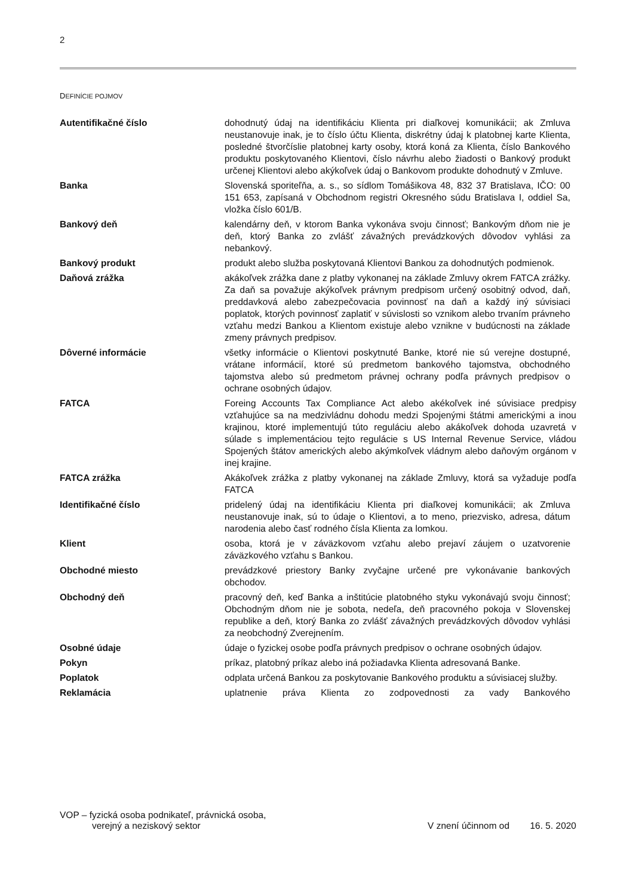2
DEFINÍCIE POJMOV
| Autentifikačné číslo | dohodnutý údaj na identifikáciu Klienta pri diaľkovej komunikácii; ak Zmluva neustanovuje inak, je to číslo účtu Klienta, diskrétny údaj k platobnej karte Klienta, posledné štvorčíslie platobnej karty osoby, ktorá koná za Klienta, číslo Bankového produktu poskytovaného Klientovi, číslo návrhu alebo žiadosti o Bankový produkt určenej Klientovi alebo akýkoľvek údaj o Bankovom produkte dohodnutý v Zmluve. |
| Banka | Slovenská sporiteľňa, a. s., so sídlom Tomášikova 48, 832 37 Bratislava, IČO: 00 151 653, zapísaná v Obchodnom registri Okresného súdu Bratislava I, oddiel Sa, vložka číslo 601/B. |
| Bankový deň | kalendárny deň, v ktorom Banka vykonáva svoju činnosť; Bankovým dňom nie je deň, ktorý Banka zo zvlášť závažných prevádzkových dôvodov vyhlási za nebankový. |
| Bankový produkt | produkt alebo služba poskytovaná Klientovi Bankou za dohodnutých podmienok. |
| Daňová zrážka | akákoľvek zrážka dane z platby vykonanej na základe Zmluvy okrem FATCA zrážky. Za daň sa považuje akýkoľvek právnym predpisom určený osobitný odvod, daň, preddavková alebo zabezpečovacia povinnosť na daň a každý iný súvisiaci poplatok, ktorých povinnosť zaplatiť v súvislosti so vznikom alebo trvaním právneho vzťahu medzi Bankou a Klientom existuje alebo vznikne v budúcnosti na základe zmeny právnych predpisov. |
| Dôverné informácie | všetky informácie o Klientovi poskytnuté Banke, ktoré nie sú verejne dostupné, vrátane informácií, ktoré sú predmetom bankového tajomstva, obchodného tajomstva alebo sú predmetom právnej ochrany podľa právnych predpisov o ochrane osobných údajov. |
| FATCA | Foreing Accounts Tax Compliance Act alebo akékoľvek iné súvisiace predpisy vzťahujúce sa na medzivládnu dohodu medzi Spojenými štátmi americkými a inou krajinou, ktoré implementujú túto reguláciu alebo akákoľvek dohoda uzavretá v súlade s implementáciou tejto regulácie s US Internal Revenue Service, vládou Spojených štátov amerických alebo akýmkoľvek vládnym alebo daňovým orgánom v inej krajine. |
| FATCA zrážka | Akákoľvek zrážka z platby vykonanej na základe Zmluvy, ktorá sa vyžaduje podľa FATCA |
| Identifikačné číslo | pridelený údaj na identifikáciu Klienta pri diaľkovej komunikácii; ak Zmluva neustanovuje inak, sú to údaje o Klientovi, a to meno, priezvisko, adresa, dátum narodenia alebo časť rodného čísla Klienta za lomkou. |
| Klient | osoba, ktorá je v záväzkovom vzťahu alebo prejaví záujem o uzatvorenie záväzkového vzťahu s Bankou. |
| Obchodné miesto | prevádzkové priestory Banky zvyčajne určené pre vykonávanie bankových obchodov. |
| Obchodný deň | pracovný deň, keď Banka a inštitúcie platobného styku vykonávajú svoju činnosť; Obchodným dňom nie je sobota, nedeľa, deň pracovného pokoja v Slovenskej republike a deň, ktorý Banka zo zvlášť závažných prevádzkových dôvodov vyhlási za neobchodný Zverejnením. |
| Osobné údaje | údaje o fyzickej osobe podľa právnych predpisov o ochrane osobných údajov. |
| Pokyn | príkaz, platobný príkaz alebo iná požiadavka Klienta adresovaná Banke. |
| Poplatok | odplata určená Bankou za poskytovanie Bankového produktu a súvisiacej služby. |
| Reklamácia | uplatnenie práva Klienta zo zodpovednosti za vady Bankového |
VOP – fyzická osoba podnikateľ, právnická osoba,
verejný a neziskový sektor
V znení účinnom od 16. 5. 2020